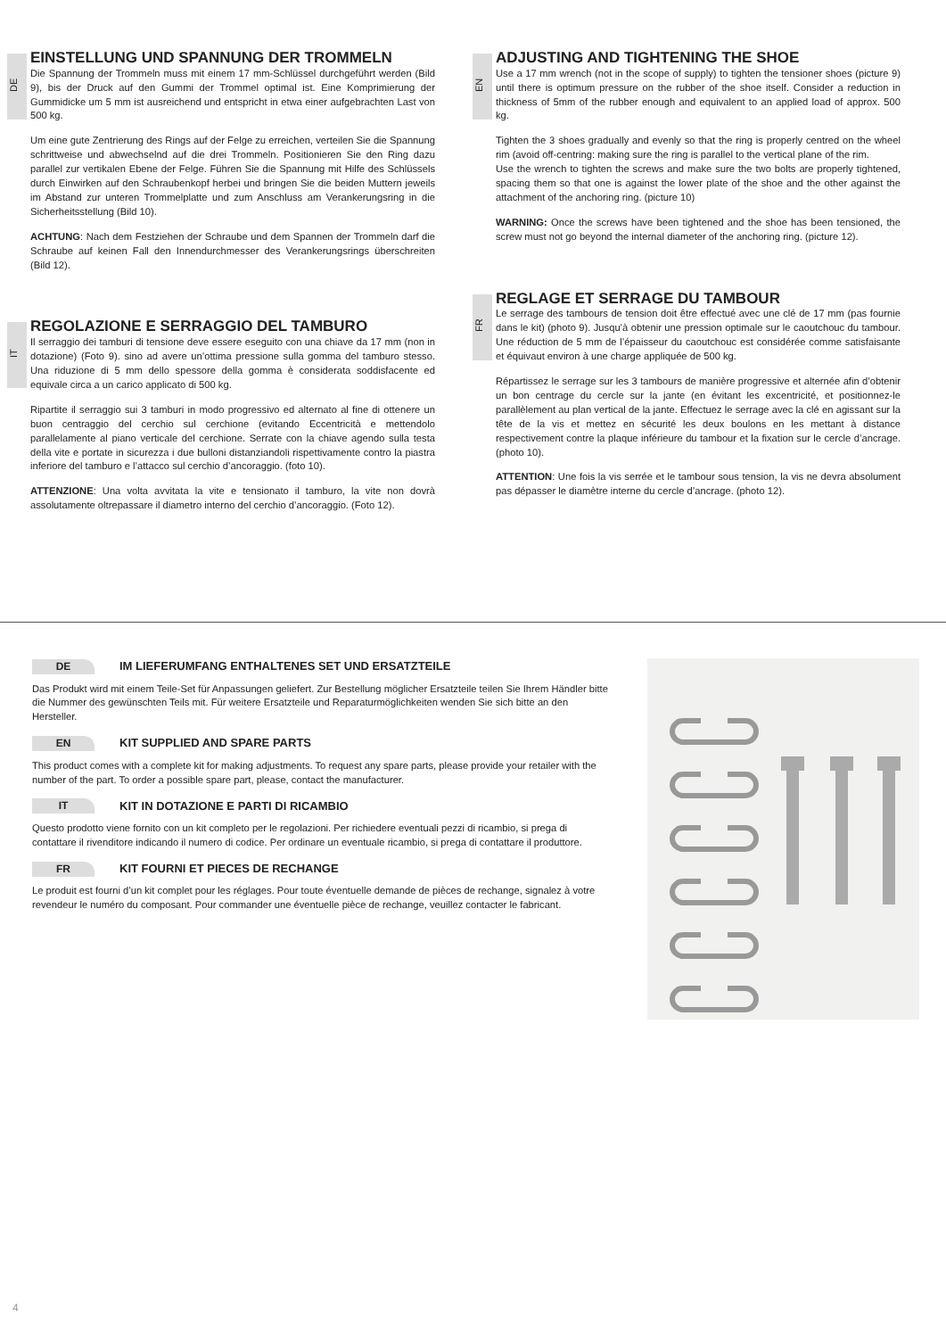DE
EINSTELLUNG UND SPANNUNG DER TROMMELN
Die Spannung der Trommeln muss mit einem 17 mm-Schlüssel durchgeführt werden (Bild 9), bis der Druck auf den Gummi der Trommel optimal ist. Eine Komprimierung der Gummidicke um 5 mm ist ausreichend und entspricht in etwa einer aufgebrachten Last von 500 kg.
Um eine gute Zentrierung des Rings auf der Felge zu erreichen, verteilen Sie die Spannung schrittweise und abwechselnd auf die drei Trommeln. Positionieren Sie den Ring dazu parallel zur vertikalen Ebene der Felge. Führen Sie die Spannung mit Hilfe des Schlüssels durch Einwirken auf den Schraubenkopf herbei und bringen Sie die beiden Muttern jeweils im Abstand zur unteren Trommelplatte und zum Anschluss am Verankerungsring in die Sicherheitsstellung (Bild 10).
ACHTUNG: Nach dem Festziehen der Schraube und dem Spannen der Trommeln darf die Schraube auf keinen Fall den Innendurchmesser des Verankerungsrings überschreiten (Bild 12).
IT
REGOLAZIONE E SERRAGGIO DEL TAMBURO
Il serraggio dei tamburi di tensione deve essere eseguito con una chiave da 17 mm (non in dotazione) (Foto 9). sino ad avere un’ottima pressione sulla gomma del tamburo stesso. Una riduzione di 5 mm dello spessore della gomma è considerata soddisfacente ed equivale circa a un carico applicato di 500 kg.
Ripartite il serraggio sui 3 tamburi in modo progressivo ed alternato al fine di ottenere un buon centraggio del cerchio sul cerchione (evitando Eccentricità e mettendolo parallelamente al piano verticale del cerchione. Serrate con la chiave agendo sulla testa della vite e portate in sicurezza i due bulloni distanziandoli rispettivamente contro la piastra inferiore del tamburo e l’attacco sul cerchio d’ancoraggio. (foto 10).
ATTENZIONE: Una volta avvitata la vite e tensionato il tamburo, la vite non dovrà assolutamente oltrepassare il diametro interno del cerchio d’ancoraggio. (Foto 12).
EN
ADJUSTING AND TIGHTENING THE SHOE
Use a 17 mm wrench (not in the scope of supply) to tighten the tensioner shoes (picture 9) until there is optimum pressure on the rubber of the shoe itself. Consider a reduction in thickness of 5mm of the rubber enough and equivalent to an applied load of approx. 500 kg.
Tighten the 3 shoes gradually and evenly so that the ring is properly centred on the wheel rim (avoid off-centring: making sure the ring is parallel to the vertical plane of the rim.
Use the wrench to tighten the screws and make sure the two bolts are properly tightened, spacing them so that one is against the lower plate of the shoe and the other against the attachment of the anchoring ring. (picture 10)
WARNING: Once the screws have been tightened and the shoe has been tensioned, the screw must not go beyond the internal diameter of the anchoring ring. (picture 12).
FR
REGLAGE ET SERRAGE DU TAMBOUR
Le serrage des tambours de tension doit être effectué avec une clé de 17 mm (pas fournie dans le kit) (photo 9). Jusqu’à obtenir une pression optimale sur le caoutchouc du tambour. Une réduction de 5 mm de l’épaisseur du caoutchouc est considérée comme satisfaisante et équivaut environ à une charge appliquée de 500 kg.
Répartissez le serrage sur les 3 tambours de manière progressive et alternée afin d’obtenir un bon centrage du cercle sur la jante (en évitant les excentricité, et positionnez-le parallèlement au plan vertical de la jante. Effectuez le serrage avec la clé en agissant sur la tête de la vis et mettez en sécurité les deux boulons en les mettant à distance respectivement contre la plaque inférieure du tambour et la fixation sur le cercle d’ancrage. (photo 10).
ATTENTION: Une fois la vis serrée et le tambour sous tension, la vis ne devra absolument pas dépasser le diamètre interne du cercle d’ancrage. (photo 12).
DE IM LIEFERUMFANG ENTHALTENES SET UND ERSATZTEILE
Das Produkt wird mit einem Teile-Set für Anpassungen geliefert. Zur Bestellung möglicher Ersatzteile teilen Sie Ihrem Händler bitte die Nummer des gewünschten Teils mit. Für weitere Ersatzteile und Reparaturmöglichkeiten wenden Sie sich bitte an den Hersteller.
EN KIT SUPPLIED AND SPARE PARTS
This product comes with a complete kit for making adjustments. To request any spare parts, please provide your retailer with the number of the part. To order a possible spare part, please, contact the manufacturer.
IT KIT IN DOTAZIONE E PARTI DI RICAMBIO
Questo prodotto viene fornito con un kit completo per le regolazioni. Per richiedere eventuali pezzi di ricambio, si prega di contattare il rivenditore indicando il numero di codice. Per ordinare un eventuale ricambio, si prega di contattare il produttore.
FR KIT FOURNI ET PIECES DE RECHANGE
Le produit est fourni d’un kit complet pour les réglages. Pour toute éventuelle demande de pièces de rechange, signalez à votre revendeur le numéro du composant. Pour commander une éventuelle pièce de rechange, veuillez contacter le fabricant.
4